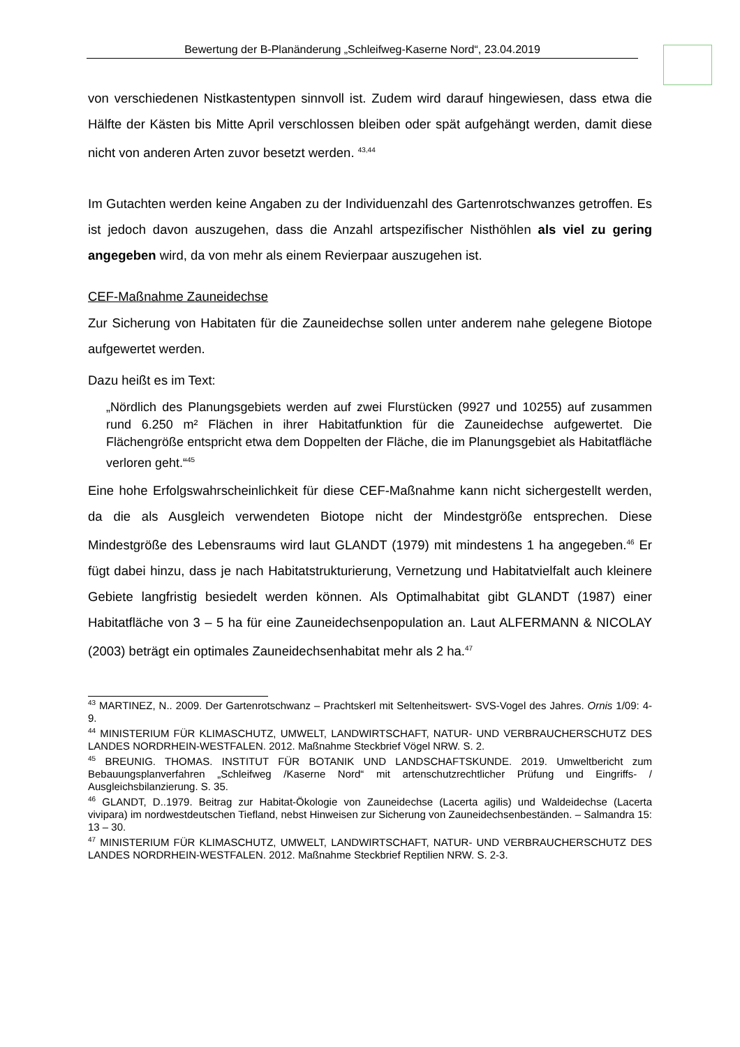Bewertung der B-Planänderung „Schleifweg-Kaserne Nord“, 23.04.2019
von verschiedenen Nistkastentypen sinnvoll ist. Zudem wird darauf hingewiesen, dass etwa die Hälfte der Kästen bis Mitte April verschlossen bleiben oder spät aufgehängt werden, damit diese nicht von anderen Arten zuvor besetzt werden. <sup>43,44</sup>
Im Gutachten werden keine Angaben zu der Individuenzahl des Gartenrotschwanzes getroffen. Es ist jedoch davon auszugehen, dass die Anzahl artspezifischer Nisthöhlen als viel zu gering angegeben wird, da von mehr als einem Revierpaar auszugehen ist.
CEF-Maßnahme Zauneidechse
Zur Sicherung von Habitaten für die Zauneidechse sollen unter anderem nahe gelegene Biotope aufgewertet werden.
Dazu heißt es im Text:
„Nördlich des Planungsgebiets werden auf zwei Flurstücken (9927 und 10255) auf zusammen rund 6.250 m² Flächen in ihrer Habitatfunktion für die Zauneidechse aufgewertet. Die Flächengröße entspricht etwa dem Doppelten der Fläche, die im Planungsgebiet als Habitatfläche verloren geht.“<sup>45</sup>
Eine hohe Erfolgswahrscheinlichkeit für diese CEF-Maßnahme kann nicht sichergestellt werden, da die als Ausgleich verwendeten Biotope nicht der Mindestgröße entsprechen. Diese Mindestgröße des Lebensraums wird laut GLANDT (1979) mit mindestens 1 ha angegeben.<sup>46</sup> Er fügt dabei hinzu, dass je nach Habitatstrukturierung, Vernetzung und Habitatvielfalt auch kleinere Gebiete langfristig besiedelt werden können. Als Optimalhabitat gibt GLANDT (1987) einer Habitatfläche von 3 – 5 ha für eine Zauneidechsenpopulation an. Laut ALFERMANN & NICOLAY (2003) beträgt ein optimales Zauneidechsenhabitat mehr als 2 ha.<sup>47</sup>
<sup>43</sup> MARTINEZ, N.. 2009. Der Gartenrotschwanz – Prachtskerl mit Seltenheitswert- SVS-Vogel des Jahres. Ornis 1/09: 4-9.
<sup>44</sup> MINISTERIUM FÜR KLIMASCHUTZ, UMWELT, LANDWIRTSCHAFT, NATUR- UND VERBRAUCHERSCHUTZ DES LANDES NORDRHEIN-WESTFALEN. 2012. Maßnahme Steckbrief Vögel NRW. S. 2.
<sup>45</sup> BREUNIG. THOMAS. INSTITUT FÜR BOTANIK UND LANDSCHAFTSKUNDE. 2019. Umweltbericht zum Bebauungsplanverfahren „Schleifweg /Kaserne Nord“ mit artenschutzrechtlicher Prüfung und Eingriffs- / Ausgleichsbilanzierung. S. 35.
<sup>46</sup> GLANDT, D..1979. Beitrag zur Habitat-Ökologie von Zauneidechse (Lacerta agilis) und Waldeidechse (Lacerta vivipara) im nordwestdeutschen Tiefland, nebst Hinweisen zur Sicherung von Zauneidechsenbeständen. – Salmandra 15: 13 – 30.
<sup>47</sup> MINISTERIUM FÜR KLIMASCHUTZ, UMWELT, LANDWIRTSCHAFT, NATUR- UND VERBRAUCHERSCHUTZ DES LANDES NORDRHEIN-WESTFALEN. 2012. Maßnahme Steckbrief Reptilien NRW. S. 2-3.